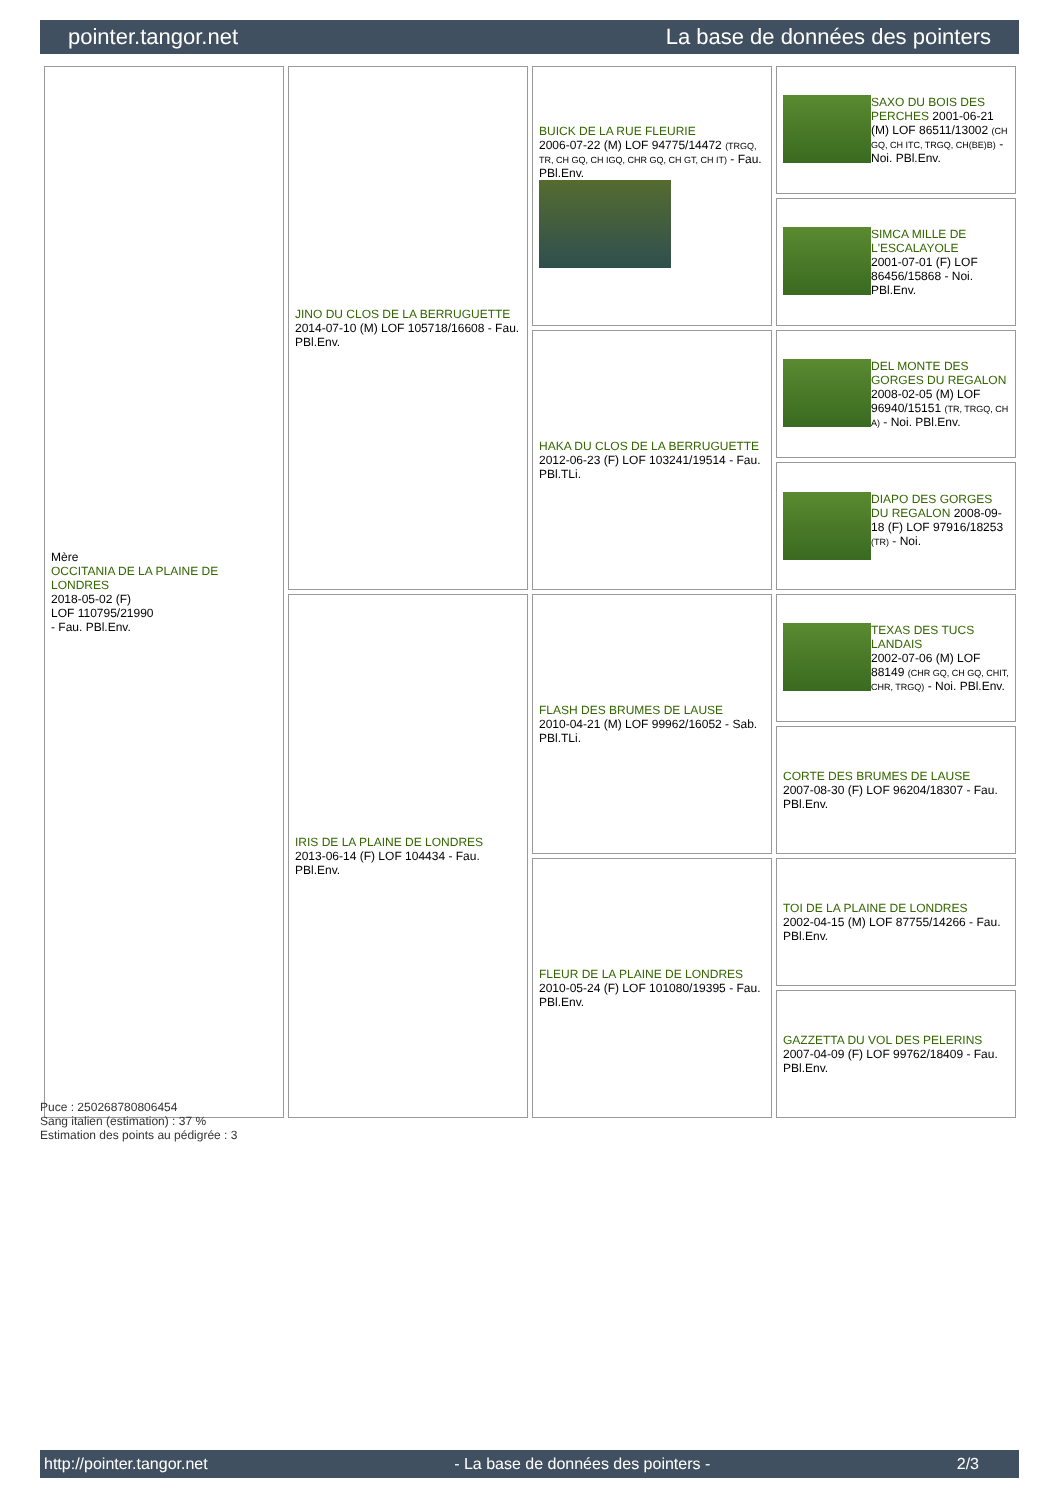pointer.tangor.net La base de données des pointers
| Mère OCCITANIA DE LA PLAINE DE LONDRES 2018-05-02 (F) LOF 110795/21990 - Fau. PBl.Env. | JINO DU CLOS DE LA BERRUGUETTE 2014-07-10 (M) LOF 105718/16608 - Fau. PBl.Env. | BUICK DE LA RUE FLEURIE 2006-07-22 (M) LOF 94775/14472 (TRGQ, TR, CH GQ, CH IGQ, CHR GQ, CH GT, CH IT) - Fau. PBl.Env. | SAXO DU BOIS DES PERCHES 2001-06-21 (M) LOF 86511/13002 (CH GQ, CH ITC, TRGQ, CH(BE)B) - Noi. PBl.Env. |
| | | | SIMCA MILLE DE L'ESCALAYOLE 2001-07-01 (F) LOF 86456/15868 - Noi. PBl.Env. |
| | | HAKA DU CLOS DE LA BERRUGUETTE 2012-06-23 (F) LOF 103241/19514 - Fau. PBl.TLi. | DEL MONTE DES GORGES DU REGALON 2008-02-05 (M) LOF 96940/15151 (TR, TRGQ, CH A) - Noi. PBl.Env. |
| | | | DIAPO DES GORGES DU REGALON 2008-09-18 (F) LOF 97916/18253 (TR) - Noi. |
| | IRIS DE LA PLAINE DE LONDRES 2013-06-14 (F) LOF 104434 - Fau. PBl.Env. | FLASH DES BRUMES DE LAUSE 2010-04-21 (M) LOF 99962/16052 - Sab. PBl.TLi. | TEXAS DES TUCS LANDAIS 2002-07-06 (M) LOF 88149 (CHR GQ, CH GQ, CHIT, CHR, TRGQ) - Noi. PBl.Env. |
| | | | CORTE DES BRUMES DE LAUSE 2007-08-30 (F) LOF 96204/18307 - Fau. PBl.Env. |
| | | FLEUR DE LA PLAINE DE LONDRES 2010-05-24 (F) LOF 101080/19395 - Fau. PBl.Env. | TOI DE LA PLAINE DE LONDRES 2002-04-15 (M) LOF 87755/14266 - Fau. PBl.Env. |
| | | | GAZZETTA DU VOL DES PELERINS 2007-04-09 (F) LOF 99762/18409 - Fau. PBl.Env. |
Puce : 250268780806454
Sang italien (estimation) : 37 %
Estimation des points au pédigrée : 3
http://pointer.tangor.net - La base de données des pointers - 2/3